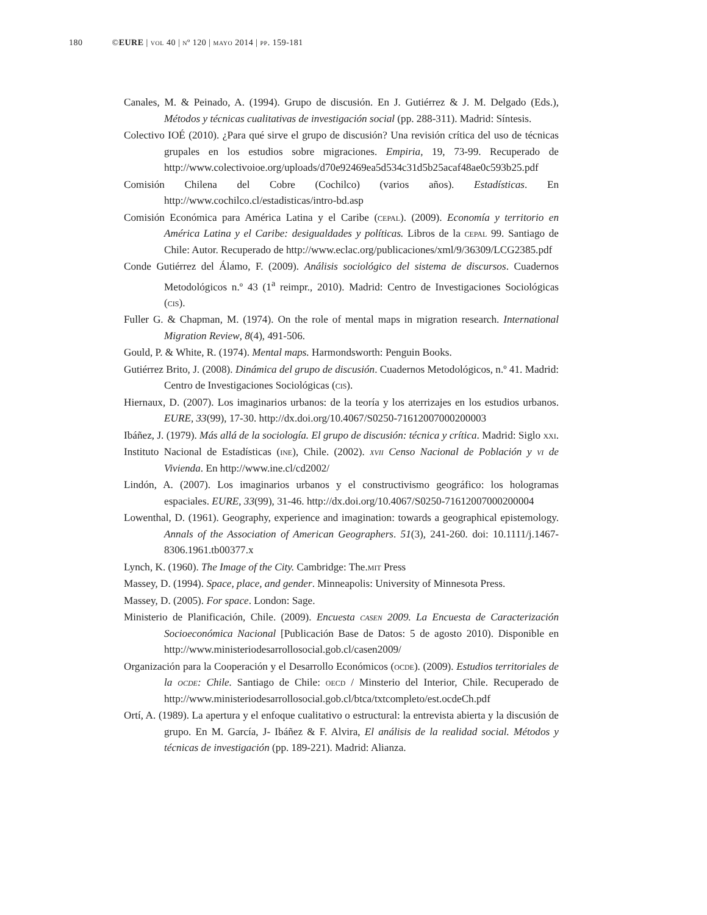180 ©EURE | vol 40 | nº 120 | mayo 2014 | pp. 159-181
Canales, M. & Peinado, A. (1994). Grupo de discusión. En J. Gutiérrez & J. M. Delgado (Eds.), Métodos y técnicas cualitativas de investigación social (pp. 288-311). Madrid: Síntesis.
Colectivo IOÉ (2010). ¿Para qué sirve el grupo de discusión? Una revisión crítica del uso de técnicas grupales en los estudios sobre migraciones. Empiria, 19, 73-99. Recuperado de http://www.colectivoioe.org/uploads/d70e92469ea5d534c31d5b25acaf48ae0c593b25.pdf
Comisión Chilena del Cobre (Cochilco) (varios años). Estadísticas. En http://www.cochilco.cl/estadisticas/intro-bd.asp
Comisión Económica para América Latina y el Caribe (cepal). (2009). Economía y territorio en América Latina y el Caribe: desigualdades y políticas. Libros de la cepal 99. Santiago de Chile: Autor. Recuperado de http://www.eclac.org/publicaciones/xml/9/36309/LCG2385.pdf
Conde Gutiérrez del Álamo, F. (2009). Análisis sociológico del sistema de discursos. Cuadernos Metodológicos n.º 43 (1<sup>a</sup> reimpr., 2010). Madrid: Centro de Investigaciones Sociológicas (cis).
Fuller G. & Chapman, M. (1974). On the role of mental maps in migration research. International Migration Review, 8(4), 491-506.
Gould, P. & White, R. (1974). Mental maps. Harmondsworth: Penguin Books.
Gutiérrez Brito, J. (2008). Dinámica del grupo de discusión. Cuadernos Metodológicos, n.º 41. Madrid: Centro de Investigaciones Sociológicas (cis).
Hiernaux, D. (2007). Los imaginarios urbanos: de la teoría y los aterrizajes en los estudios urbanos. EURE, 33(99), 17-30. http://dx.doi.org/10.4067/S0250-71612007000200003
Ibáñez, J. (1979). Más allá de la sociología. El grupo de discusión: técnica y crítica. Madrid: Siglo xxi.
Instituto Nacional de Estadísticas (ine), Chile. (2002). xvii Censo Nacional de Población y vi de Vivienda. En http://www.ine.cl/cd2002/
Lindón, A. (2007). Los imaginarios urbanos y el constructivismo geográfico: los hologramas espaciales. EURE, 33(99), 31-46. http://dx.doi.org/10.4067/S0250-71612007000200004
Lowenthal, D. (1961). Geography, experience and imagination: towards a geographical epistemology. Annals of the Association of American Geographers. 51(3), 241-260. doi: 10.1111/j.1467-8306.1961.tb00377.x
Lynch, K. (1960). The Image of the City. Cambridge: The.mit Press
Massey, D. (1994). Space, place, and gender. Minneapolis: University of Minnesota Press.
Massey, D. (2005). For space. London: Sage.
Ministerio de Planificación, Chile. (2009). Encuesta casen 2009. La Encuesta de Caracterización Socioeconómica Nacional [Publicación Base de Datos: 5 de agosto 2010). Disponible en http://www.ministeriodesarrollosocial.gob.cl/casen2009/
Organización para la Cooperación y el Desarrollo Económicos (ocde). (2009). Estudios territoriales de la ocde: Chile. Santiago de Chile: oecd / Minsterio del Interior, Chile. Recuperado de http://www.ministeriodesarrollosocial.gob.cl/btca/txtcompleto/est.ocdeCh.pdf
Ortí, A. (1989). La apertura y el enfoque cualitativo o estructural: la entrevista abierta y la discusión de grupo. En M. García, J- Ibáñez & F. Alvira, El análisis de la realidad social. Métodos y técnicas de investigación (pp. 189-221). Madrid: Alianza.